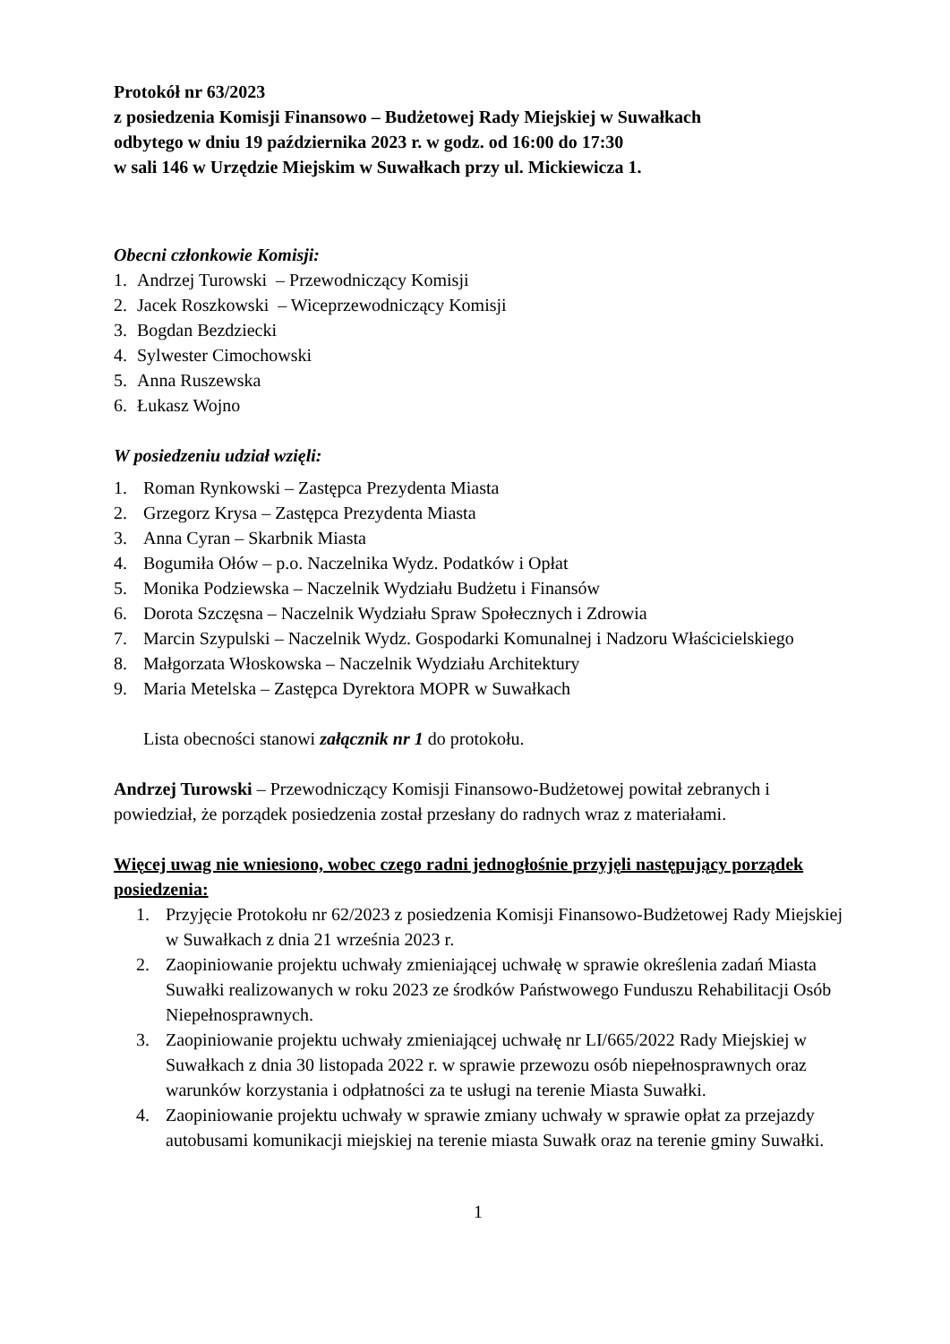Protokół nr 63/2023
z posiedzenia Komisji Finansowo – Budżetowej Rady Miejskiej w Suwałkach
odbytego w dniu 19 października 2023 r. w godz. od 16:00 do 17:30
w sali 146 w Urzędzie Miejskim w Suwałkach przy ul. Mickiewicza 1.
Obecni członkowie Komisji:
1. Andrzej Turowski – Przewodniczący Komisji
2. Jacek Roszkowski – Wiceprzewodniczący Komisji
3. Bogdan Bezdziecki
4. Sylwester Cimochowski
5. Anna Ruszewska
6. Łukasz Wojno
W posiedzeniu udział wzięli:
1. Roman Rynkowski – Zastępca Prezydenta Miasta
2. Grzegorz Krysa – Zastępca Prezydenta Miasta
3. Anna Cyran – Skarbnik Miasta
4. Bogumiła Ołów – p.o. Naczelnika Wydz. Podatków i Opłat
5. Monika Podziewska – Naczelnik Wydziału Budżetu i Finansów
6. Dorota Szczęsna – Naczelnik Wydziału Spraw Społecznych i Zdrowia
7. Marcin Szypulski – Naczelnik Wydz. Gospodarki Komunalnej i Nadzoru Właścicielskiego
8. Małgorzata Włoskowska – Naczelnik Wydziału Architektury
9. Maria Metelska – Zastępca Dyrektora MOPR w Suwałkach
Lista obecności stanowi załącznik nr 1 do protokołu.
Andrzej Turowski – Przewodniczący Komisji Finansowo-Budżetowej powitał zebranych i powiedział, że porządek posiedzenia został przesłany do radnych wraz z materiałami.
Więcej uwag nie wniesiono, wobec czego radni jednogłośnie przyjęli następujący porządek posiedzenia:
1. Przyjęcie Protokołu nr 62/2023 z posiedzenia Komisji Finansowo-Budżetowej Rady Miejskiej w Suwałkach z dnia 21 września 2023 r.
2. Zaopiniowanie projektu uchwały zmieniającej uchwałę w sprawie określenia zadań Miasta Suwałki realizowanych w roku 2023 ze środków Państwowego Funduszu Rehabilitacji Osób Niepełnosprawnych.
3. Zaopiniowanie projektu uchwały zmieniającej uchwałę nr LI/665/2022 Rady Miejskiej w Suwałkach z dnia 30 listopada 2022 r. w sprawie przewozu osób niepełnosprawnych oraz warunków korzystania i odpłatności za te usługi na terenie Miasta Suwałki.
4. Zaopiniowanie projektu uchwały w sprawie zmiany uchwały w sprawie opłat za przejazdy autobusami komunikacji miejskiej na terenie miasta Suwałk oraz na terenie gminy Suwałki.
1